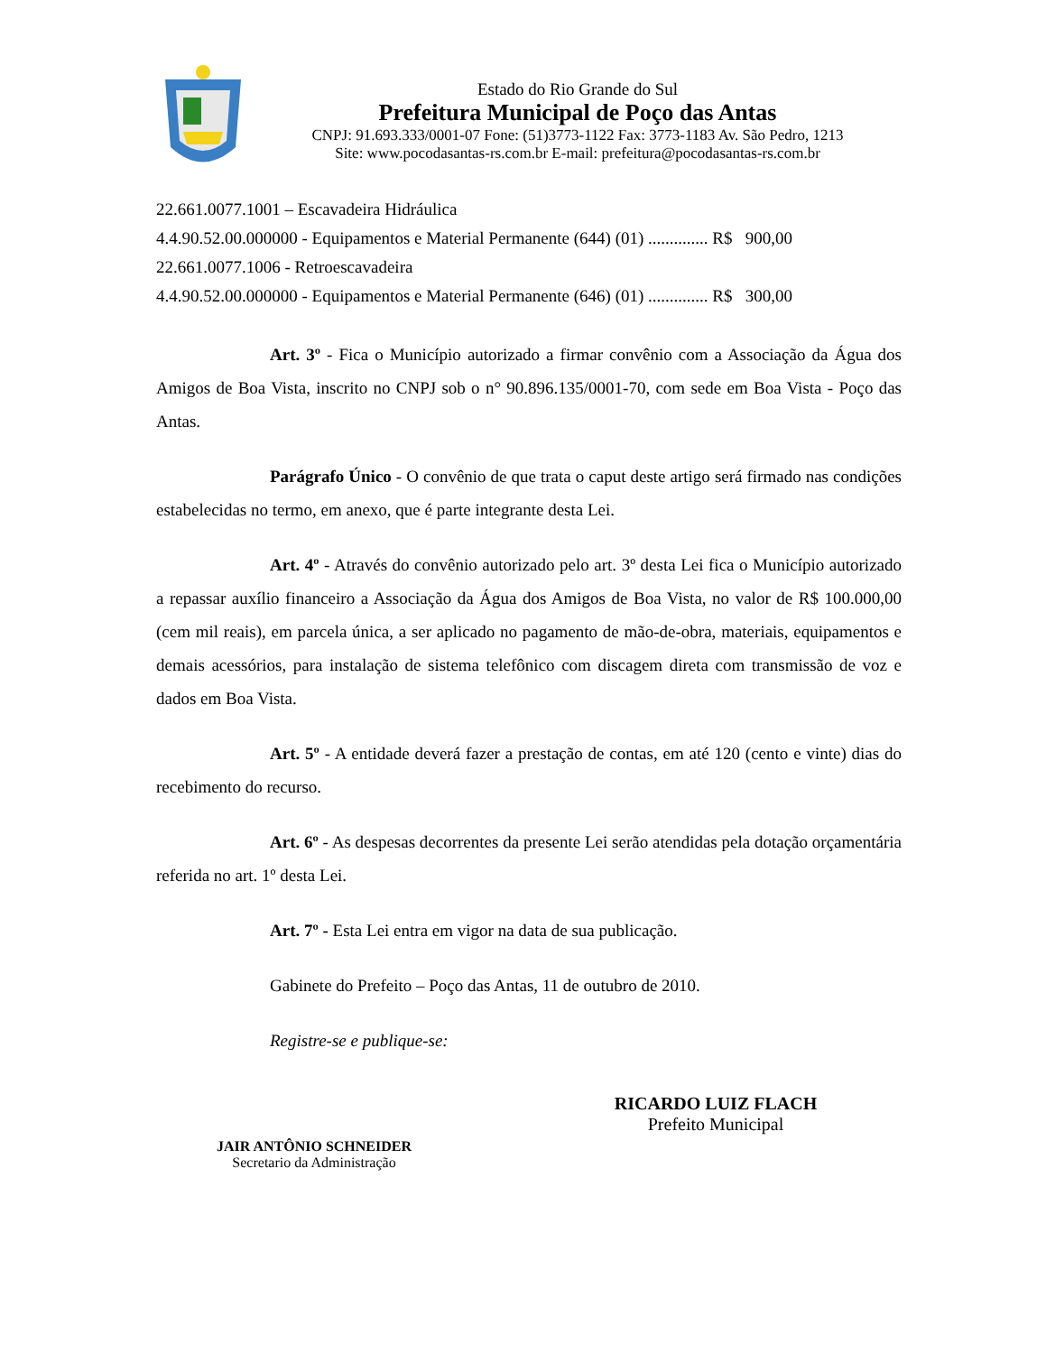Estado do Rio Grande do Sul
Prefeitura Municipal de Poço das Antas
CNPJ: 91.693.333/0001-07 Fone: (51)3773-1122 Fax: 3773-1183 Av. São Pedro, 1213
Site: www.pocodasantas-rs.com.br E-mail: prefeitura@pocodasantas-rs.com.br
22.661.0077.1001 – Escavadeira Hidráulica
4.4.90.52.00.000000 - Equipamentos e Material Permanente (644) (01) .............. R$ 900,00
22.661.0077.1006 - Retroescavadeira
4.4.90.52.00.000000 - Equipamentos e Material Permanente (646) (01) .............. R$ 300,00
Art. 3º - Fica o Município autorizado a firmar convênio com a Associação da Água dos Amigos de Boa Vista, inscrito no CNPJ sob o n° 90.896.135/0001-70, com sede em Boa Vista - Poço das Antas.
Parágrafo Único - O convênio de que trata o caput deste artigo será firmado nas condições estabelecidas no termo, em anexo, que é parte integrante desta Lei.
Art. 4º - Através do convênio autorizado pelo art. 3º desta Lei fica o Município autorizado a repassar auxílio financeiro a Associação da Água dos Amigos de Boa Vista, no valor de R$ 100.000,00 (cem mil reais), em parcela única, a ser aplicado no pagamento de mão-de-obra, materiais, equipamentos e demais acessórios, para instalação de sistema telefônico com discagem direta com transmissão de voz e dados em Boa Vista.
Art. 5º - A entidade deverá fazer a prestação de contas, em até 120 (cento e vinte) dias do recebimento do recurso.
Art. 6º - As despesas decorrentes da presente Lei serão atendidas pela dotação orçamentária referida no art. 1º desta Lei.
Art. 7º - Esta Lei entra em vigor na data de sua publicação.
Gabinete do Prefeito – Poço das Antas, 11 de outubro de 2010.
Registre-se e publique-se:
RICARDO LUIZ FLACH
Prefeito Municipal
JAIR ANTÔNIO SCHNEIDER
Secretario da Administração